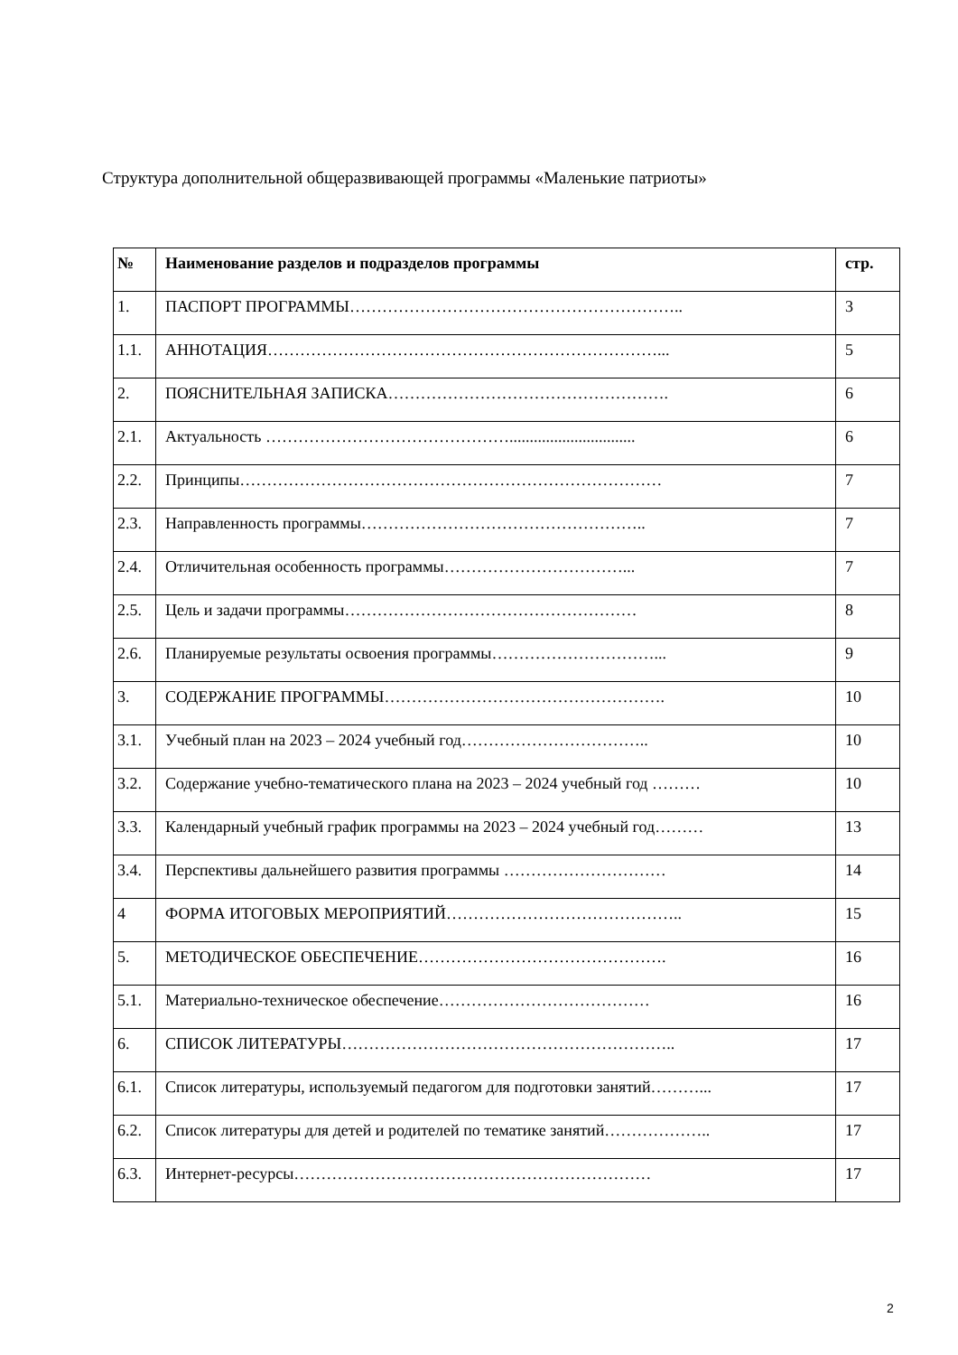Структура дополнительной общеразвивающей программы «Маленькие патриоты»
| № | Наименование разделов и подразделов программы | стр. |
| --- | --- | --- |
| 1. | ПАСПОРТ ПРОГРАММЫ…………………………………………………….. | 3 |
| 1.1. | АННОТАЦИЯ………………………………………………………………... | 5 |
| 2. | ПОЯСНИТЕЛЬНАЯ ЗАПИСКА……………………………………………. | 6 |
| 2.1. | Актуальность ………………………………………............................... | 6 |
| 2.2. | Принципы…………………………………………………………………… | 7 |
| 2.3. | Направленность программы…………………………………………….. | 7 |
| 2.4. | Отличительная особенность программы……………………………... | 7 |
| 2.5. | Цель и задачи программы……………………………………………… | 8 |
| 2.6. | Планируемые результаты освоения программы…………………………... | 9 |
| 3. | СОДЕРЖАНИЕ ПРОГРАММЫ……………………………………………. | 10 |
| 3.1. | Учебный план на 2023 – 2024 учебный год…………………………….. | 10 |
| 3.2. | Содержание учебно-тематического плана на 2023 – 2024 учебный год ……… | 10 |
| 3.3. | Календарный учебный график программы на 2023 – 2024 учебный год……… | 13 |
| 3.4. | Перспективы дальнейшего развития программы ………………………… | 14 |
| 4 | ФОРМА ИТОГОВЫХ МЕРОПРИЯТИЙ…………………………………….. | 15 |
| 5. | МЕТОДИЧЕСКОЕ ОБЕСПЕЧЕНИЕ………………………………………. | 16 |
| 5.1. | Материально-техническое обеспечение………………………………… | 16 |
| 6. | СПИСОК ЛИТЕРАТУРЫ…………………………………………………….. | 17 |
| 6.1. | Список литературы, используемый педагогом для подготовки занятий………... | 17 |
| 6.2. | Список литературы для детей и родителей по тематике занятий……………….. | 17 |
| 6.3. | Интернет-ресурсы………………………………………………………… | 17 |
2